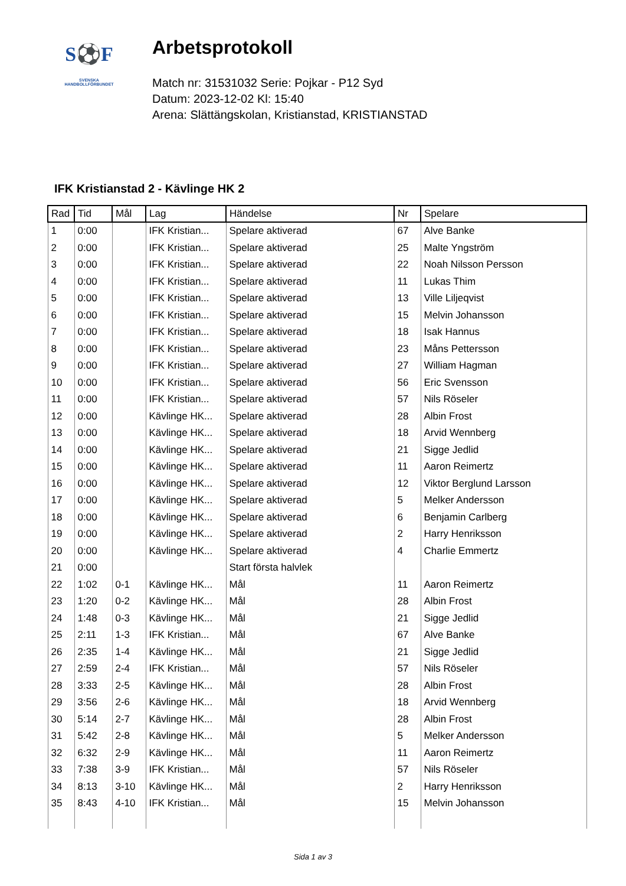S⚽F
SVENSKA
HANDBOLLFÖRBUNDET
Arbetsprotokoll
Match nr: 31531032 Serie: Pojkar - P12 Syd
Datum: 2023-12-02 Kl: 15:40
Arena: Slättängskolan, Kristianstad, KRISTIANSTAD
IFK Kristianstad 2 - Kävlinge HK 2
| Rad | Tid | Mål | Lag | Händelse | Nr | Spelare |
| --- | --- | --- | --- | --- | --- | --- |
| 1 | 0:00 | | IFK Kristian... | Spelare aktiverad | 67 | Alve Banke |
| 2 | 0:00 | | IFK Kristian... | Spelare aktiverad | 25 | Malte Yngström |
| 3 | 0:00 | | IFK Kristian... | Spelare aktiverad | 22 | Noah Nilsson Persson |
| 4 | 0:00 | | IFK Kristian... | Spelare aktiverad | 11 | Lukas Thim |
| 5 | 0:00 | | IFK Kristian... | Spelare aktiverad | 13 | Ville Liljeqvist |
| 6 | 0:00 | | IFK Kristian... | Spelare aktiverad | 15 | Melvin Johansson |
| 7 | 0:00 | | IFK Kristian... | Spelare aktiverad | 18 | Isak Hannus |
| 8 | 0:00 | | IFK Kristian... | Spelare aktiverad | 23 | Måns Pettersson |
| 9 | 0:00 | | IFK Kristian... | Spelare aktiverad | 27 | William Hagman |
| 10 | 0:00 | | IFK Kristian... | Spelare aktiverad | 56 | Eric Svensson |
| 11 | 0:00 | | IFK Kristian... | Spelare aktiverad | 57 | Nils Röseler |
| 12 | 0:00 | | Kävlinge HK... | Spelare aktiverad | 28 | Albin Frost |
| 13 | 0:00 | | Kävlinge HK... | Spelare aktiverad | 18 | Arvid Wennberg |
| 14 | 0:00 | | Kävlinge HK... | Spelare aktiverad | 21 | Sigge Jedlid |
| 15 | 0:00 | | Kävlinge HK... | Spelare aktiverad | 11 | Aaron Reimertz |
| 16 | 0:00 | | Kävlinge HK... | Spelare aktiverad | 12 | Viktor Berglund Larsson |
| 17 | 0:00 | | Kävlinge HK... | Spelare aktiverad | 5 | Melker Andersson |
| 18 | 0:00 | | Kävlinge HK... | Spelare aktiverad | 6 | Benjamin Carlberg |
| 19 | 0:00 | | Kävlinge HK... | Spelare aktiverad | 2 | Harry Henriksson |
| 20 | 0:00 | | Kävlinge HK... | Spelare aktiverad | 4 | Charlie Emmertz |
| 21 | 0:00 | | | Start första halvlek | | |
| 22 | 1:02 | 0-1 | Kävlinge HK... | Mål | 11 | Aaron Reimertz |
| 23 | 1:20 | 0-2 | Kävlinge HK... | Mål | 28 | Albin Frost |
| 24 | 1:48 | 0-3 | Kävlinge HK... | Mål | 21 | Sigge Jedlid |
| 25 | 2:11 | 1-3 | IFK Kristian... | Mål | 67 | Alve Banke |
| 26 | 2:35 | 1-4 | Kävlinge HK... | Mål | 21 | Sigge Jedlid |
| 27 | 2:59 | 2-4 | IFK Kristian... | Mål | 57 | Nils Röseler |
| 28 | 3:33 | 2-5 | Kävlinge HK... | Mål | 28 | Albin Frost |
| 29 | 3:56 | 2-6 | Kävlinge HK... | Mål | 18 | Arvid Wennberg |
| 30 | 5:14 | 2-7 | Kävlinge HK... | Mål | 28 | Albin Frost |
| 31 | 5:42 | 2-8 | Kävlinge HK... | Mål | 5 | Melker Andersson |
| 32 | 6:32 | 2-9 | Kävlinge HK... | Mål | 11 | Aaron Reimertz |
| 33 | 7:38 | 3-9 | IFK Kristian... | Mål | 57 | Nils Röseler |
| 34 | 8:13 | 3-10 | Kävlinge HK... | Mål | 2 | Harry Henriksson |
| 35 | 8:43 | 4-10 | IFK Kristian... | Mål | 15 | Melvin Johansson |
Sida 1 av 3